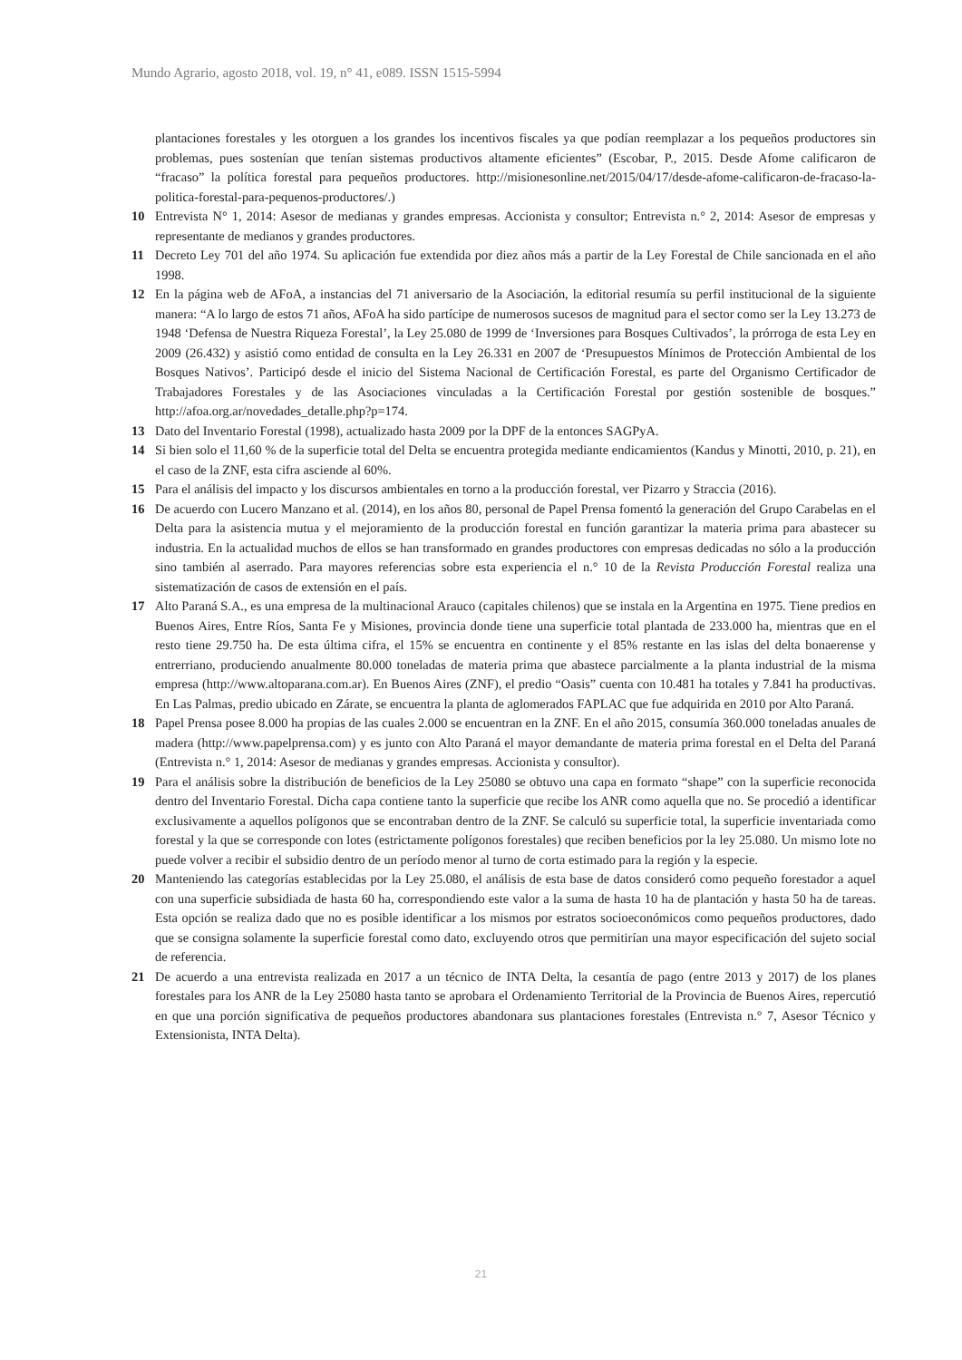Mundo Agrario, agosto 2018, vol. 19, n° 41, e089. ISSN 1515-5994
plantaciones forestales y les otorguen a los grandes los incentivos fiscales ya que podían reemplazar a los pequeños productores sin problemas, pues sostenían que tenían sistemas productivos altamente eficientes” (Escobar, P., 2015. Desde Afome calificaron de “fracaso” la política forestal para pequeños productores. http://misionesonline.net/2015/04/17/desde-afome-calificaron-de-fracaso-la-politica-forestal-para-pequenos-productores/.)
10 Entrevista N° 1, 2014: Asesor de medianas y grandes empresas. Accionista y consultor; Entrevista n.° 2, 2014: Asesor de empresas y representante de medianos y grandes productores.
11 Decreto Ley 701 del año 1974. Su aplicación fue extendida por diez años más a partir de la Ley Forestal de Chile sancionada en el año 1998.
12 En la página web de AFoA, a instancias del 71 aniversario de la Asociación, la editorial resumía su perfil institucional de la siguiente manera: “A lo largo de estos 71 años, AFoA ha sido partícipe de numerosos sucesos de magnitud para el sector como ser la Ley 13.273 de 1948 ‘Defensa de Nuestra Riqueza Forestal’, la Ley 25.080 de 1999 de ‘Inversiones para Bosques Cultivados’, la prórroga de esta Ley en 2009 (26.432) y asistió como entidad de consulta en la Ley 26.331 en 2007 de ‘Presupuestos Mínimos de Protección Ambiental de los Bosques Nativos’. Participó desde el inicio del Sistema Nacional de Certificación Forestal, es parte del Organismo Certificador de Trabajadores Forestales y de las Asociaciones vinculadas a la Certificación Forestal por gestión sostenible de bosques.” http://afoa.org.ar/novedades_detalle.php?p=174.
13 Dato del Inventario Forestal (1998), actualizado hasta 2009 por la DPF de la entonces SAGPyA.
14 Si bien solo el 11,60 % de la superficie total del Delta se encuentra protegida mediante endicamientos (Kandus y Minotti, 2010, p. 21), en el caso de la ZNF, esta cifra asciende al 60%.
15 Para el análisis del impacto y los discursos ambientales en torno a la producción forestal, ver Pizarro y Straccia (2016).
16 De acuerdo con Lucero Manzano et al. (2014), en los años 80, personal de Papel Prensa fomentó la generación del Grupo Carabelas en el Delta para la asistencia mutua y el mejoramiento de la producción forestal en función garantizar la materia prima para abastecer su industria. En la actualidad muchos de ellos se han transformado en grandes productores con empresas dedicadas no sólo a la producción sino también al aserrado. Para mayores referencias sobre esta experiencia el n.° 10 de la Revista Producción Forestal realiza una sistematización de casos de extensión en el país.
17 Alto Paraná S.A., es una empresa de la multinacional Arauco (capitales chilenos) que se instala en la Argentina en 1975. Tiene predios en Buenos Aires, Entre Ríos, Santa Fe y Misiones, provincia donde tiene una superficie total plantada de 233.000 ha, mientras que en el resto tiene 29.750 ha. De esta última cifra, el 15% se encuentra en continente y el 85% restante en las islas del delta bonaerense y entrerriano, produciendo anualmente 80.000 toneladas de materia prima que abastece parcialmente a la planta industrial de la misma empresa (http://www.altoparana.com.ar). En Buenos Aires (ZNF), el predio “Oasis” cuenta con 10.481 ha totales y 7.841 ha productivas. En Las Palmas, predio ubicado en Zárate, se encuentra la planta de aglomerados FAPLAC que fue adquirida en 2010 por Alto Paraná.
18 Papel Prensa posee 8.000 ha propias de las cuales 2.000 se encuentran en la ZNF. En el año 2015, consumía 360.000 toneladas anuales de madera (http://www.papelprensa.com) y es junto con Alto Paraná el mayor demandante de materia prima forestal en el Delta del Paraná (Entrevista n.° 1, 2014: Asesor de medianas y grandes empresas. Accionista y consultor).
19 Para el análisis sobre la distribución de beneficios de la Ley 25080 se obtuvo una capa en formato “shape” con la superficie reconocida dentro del Inventario Forestal. Dicha capa contiene tanto la superficie que recibe los ANR como aquella que no. Se procedió a identificar exclusivamente a aquellos polígonos que se encontraban dentro de la ZNF. Se calculó su superficie total, la superficie inventariada como forestal y la que se corresponde con lotes (estrictamente polígonos forestales) que reciben beneficios por la ley 25.080. Un mismo lote no puede volver a recibir el subsidio dentro de un período menor al turno de corta estimado para la región y la especie.
20 Manteniendo las categorías establecidas por la Ley 25.080, el análisis de esta base de datos consideró como pequeño forestador a aquel con una superficie subsidiada de hasta 60 ha, correspondiendo este valor a la suma de hasta 10 ha de plantación y hasta 50 ha de tareas. Esta opción se realiza dado que no es posible identificar a los mismos por estratos socioeconómicos como pequeños productores, dado que se consigna solamente la superficie forestal como dato, excluyendo otros que permitirían una mayor especificación del sujeto social de referencia.
21 De acuerdo a una entrevista realizada en 2017 a un técnico de INTA Delta, la cesantía de pago (entre 2013 y 2017) de los planes forestales para los ANR de la Ley 25080 hasta tanto se aprobara el Ordenamiento Territorial de la Provincia de Buenos Aires, repercutió en que una porción significativa de pequeños productores abandonara sus plantaciones forestales (Entrevista n.° 7, Asesor Técnico y Extensionista, INTA Delta).
21